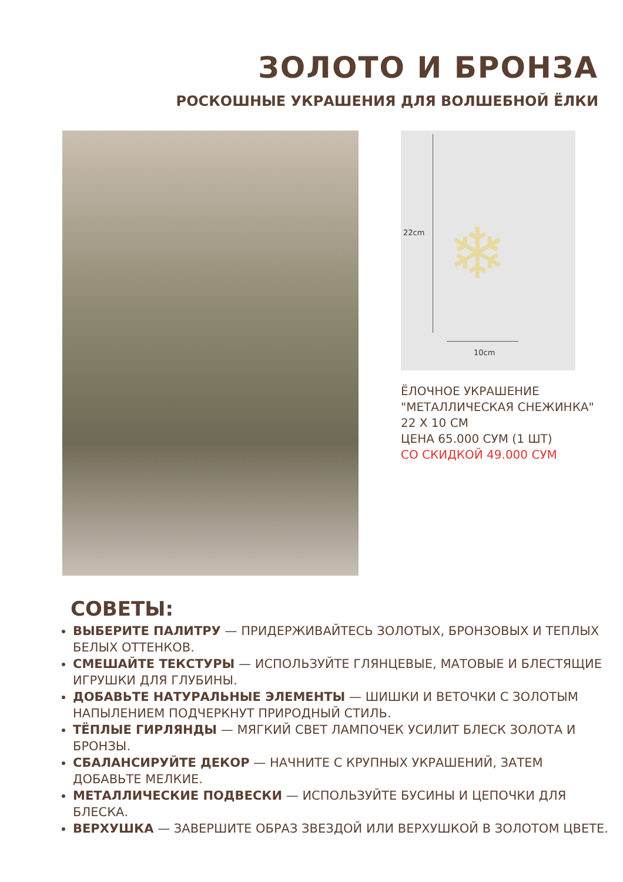ЗОЛОТО И БРОНЗА
РОСКОШНЫЕ УКРАШЕНИЯ ДЛЯ ВОЛШЕБНОЙ ЁЛКИ
❄
22cm
10cm
ЁЛОЧНОЕ УКРАШЕНИЕ
"МЕТАЛЛИЧЕСКАЯ СНЕЖИНКА"
22 X 10 СМ
ЦЕНА 65.000 СУМ (1 ШТ)
СО СКИДКОЙ 49.000 СУМ
СОВЕТЫ:
ВЫБЕРИТЕ ПАЛИТРУ — ПРИДЕРЖИВАЙТЕСЬ ЗОЛОТЫХ, БРОНЗОВЫХ И ТЕПЛЫХ БЕЛЫХ ОТТЕНКОВ.
СМЕШАЙТЕ ТЕКСТУРЫ — ИСПОЛЬЗУЙТЕ ГЛЯНЦЕВЫЕ, МАТОВЫЕ И БЛЕСТЯЩИЕ ИГРУШКИ ДЛЯ ГЛУБИНЫ.
ДОБАВЬТЕ НАТУРАЛЬНЫЕ ЭЛЕМЕНТЫ — ШИШКИ И ВЕТОЧКИ С ЗОЛОТЫМ НАПЫЛЕНИЕМ ПОДЧЕРКНУТ ПРИРОДНЫЙ СТИЛЬ.
ТЁПЛЫЕ ГИРЛЯНДЫ — МЯГКИЙ СВЕТ ЛАМПОЧЕК УСИЛИТ БЛЕСК ЗОЛОТА И БРОНЗЫ.
СБАЛАНСИРУЙТЕ ДЕКОР — НАЧНИТЕ С КРУПНЫХ УКРАШЕНИЙ, ЗАТЕМ ДОБАВЬТЕ МЕЛКИЕ.
МЕТАЛЛИЧЕСКИЕ ПОДВЕСКИ — ИСПОЛЬЗУЙТЕ БУСИНЫ И ЦЕПОЧКИ ДЛЯ БЛЕСКА.
ВЕРХУШКА — ЗАВЕРШИТЕ ОБРАЗ ЗВЕЗДОЙ ИЛИ ВЕРХУШКОЙ В ЗОЛОТОМ ЦВЕТЕ.